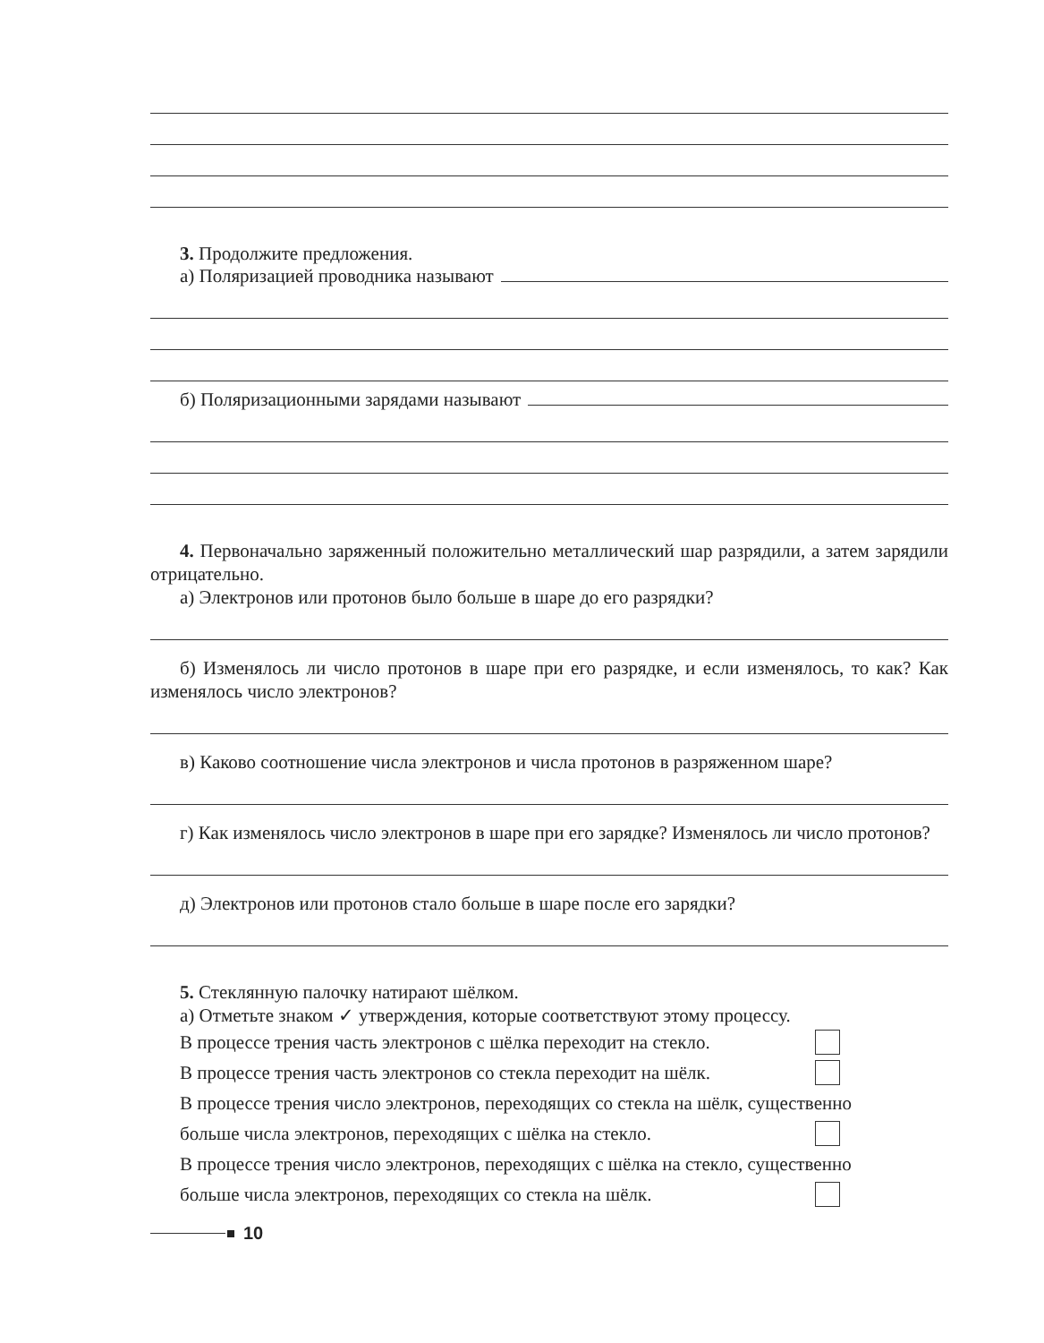3. Продолжите предложения.
а) Поляризацией проводника называют
б) Поляризационными зарядами называют
4. Первоначально заряженный положительно металлический шар разрядили, а затем зарядили отрицательно.
а) Электронов или протонов было больше в шаре до его разрядки?
б) Изменялось ли число протонов в шаре при его разрядке, и если изменялось, то как? Как изменялось число электронов?
в) Каково соотношение числа электронов и числа протонов в разряженном шаре?
г) Как изменялось число электронов в шаре при его зарядке? Изменялось ли число протонов?
д) Электронов или протонов стало больше в шаре после его зарядки?
5. Стеклянную палочку натирают шёлком.
а) Отметьте знаком ✓ утверждения, которые соответствуют этому процессу.
В процессе трения часть электронов с шёлка переходит на стекло.
В процессе трения часть электронов со стекла переходит на шёлк.
В процессе трения число электронов, переходящих со стекла на шёлк, существенно
больше числа электронов, переходящих с шёлка на стекло.
В процессе трения число электронов, переходящих с шёлка на стекло, существенно
больше числа электронов, переходящих со стекла на шёлк.
10